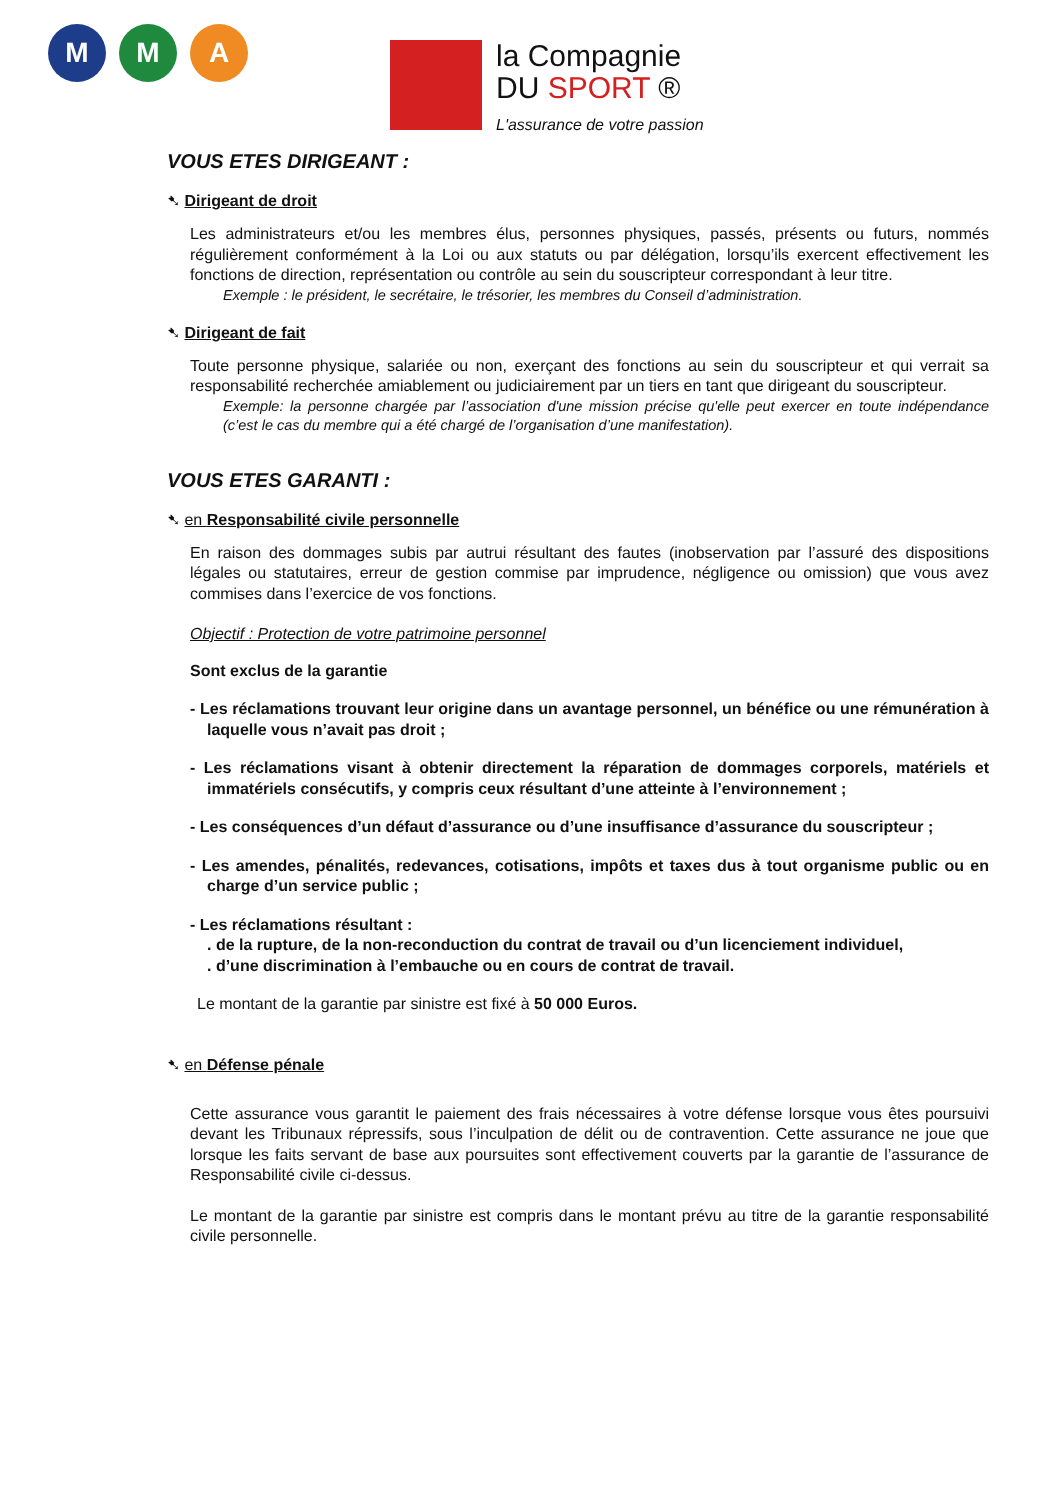M M A
la Compagnie
DU SPORT ®
L'assurance de votre passion
VOUS ETES DIRIGEANT :
➷ Dirigeant de droit
Les administrateurs et/ou les membres élus, personnes physiques, passés, présents ou futurs, nommés régulièrement conformément à la Loi ou aux statuts ou par délégation, lorsqu’ils exercent effectivement les fonctions de direction, représentation ou contrôle au sein du souscripteur correspondant à leur titre.
Exemple : le président, le secrétaire, le trésorier, les membres du Conseil d’administration.
➷ Dirigeant de fait
Toute personne physique, salariée ou non, exerçant des fonctions au sein du souscripteur et qui verrait sa responsabilité recherchée amiablement ou judiciairement par un tiers en tant que dirigeant du souscripteur.
Exemple: la personne chargée par l’association d'une mission précise qu'elle peut exercer en toute indépendance (c’est le cas du membre qui a été chargé de l’organisation d’une manifestation).
VOUS ETES GARANTI :
➷ en Responsabilité civile personnelle
En raison des dommages subis par autrui résultant des fautes (inobservation par l’assuré des dispositions légales ou statutaires, erreur de gestion commise par imprudence, négligence ou omission) que vous avez commises dans l’exercice de vos fonctions.
Objectif : Protection de votre patrimoine personnel
Sont exclus de la garantie
- Les réclamations trouvant leur origine dans un avantage personnel, un bénéfice ou une rémunération à laquelle vous n’avait pas droit ;
- Les réclamations visant à obtenir directement la réparation de dommages corporels, matériels et immatériels consécutifs, y compris ceux résultant d’une atteinte à l’environnement ;
- Les conséquences d’un défaut d’assurance ou d’une insuffisance d’assurance du souscripteur ;
- Les amendes, pénalités, redevances, cotisations, impôts et taxes dus à tout organisme public ou en charge d’un service public ;
- Les réclamations résultant :
. de la rupture, de la non-reconduction du contrat de travail ou d’un licenciement individuel,
. d’une discrimination à l’embauche ou en cours de contrat de travail.
Le montant de la garantie par sinistre est fixé à 50 000 Euros.
➷ en Défense pénale
Cette assurance vous garantit le paiement des frais nécessaires à votre défense lorsque vous êtes poursuivi devant les Tribunaux répressifs, sous l’inculpation de délit ou de contravention. Cette assurance ne joue que lorsque les faits servant de base aux poursuites sont effectivement couverts par la garantie de l’assurance de Responsabilité civile ci-dessus.
Le montant de la garantie par sinistre est compris dans le montant prévu au titre de la garantie responsabilité civile personnelle.